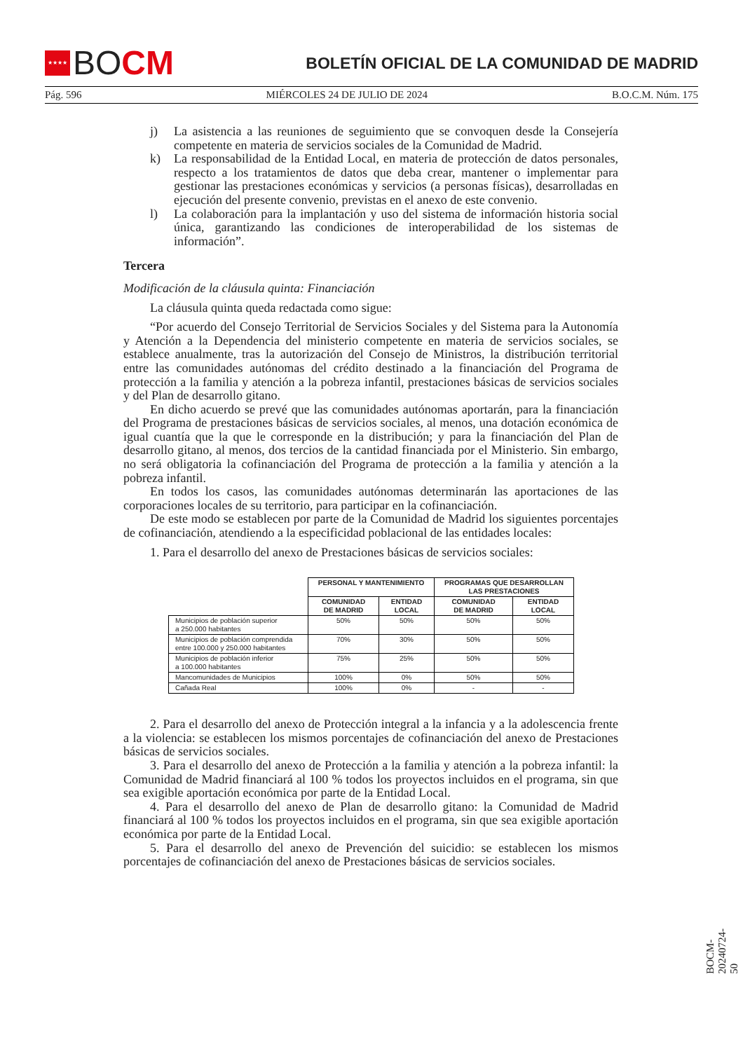★★★★
BO CM
BOLETÍN OFICIAL DE LA COMUNIDAD DE MADRID
Pág. 596 MIÉRCOLES 24 DE JULIO DE 2024 B.O.C.M. Núm. 175
j) La asistencia a las reuniones de seguimiento que se convoquen desde la Consejería competente en materia de servicios sociales de la Comunidad de Madrid.
k) La responsabilidad de la Entidad Local, en materia de protección de datos personales, respecto a los tratamientos de datos que deba crear, mantener o implementar para gestionar las prestaciones económicas y servicios (a personas físicas), desarrolladas en ejecución del presente convenio, previstas en el anexo de este convenio.
l) La colaboración para la implantación y uso del sistema de información historia social única, garantizando las condiciones de interoperabilidad de los sistemas de información”.
Tercera
Modificación de la cláusula quinta: Financiación
La cláusula quinta queda redactada como sigue:
“Por acuerdo del Consejo Territorial de Servicios Sociales y del Sistema para la Autonomía y Atención a la Dependencia del ministerio competente en materia de servicios sociales, se establece anualmente, tras la autorización del Consejo de Ministros, la distribución territorial entre las comunidades autónomas del crédito destinado a la financiación del Programa de protección a la familia y atención a la pobreza infantil, prestaciones básicas de servicios sociales y del Plan de desarrollo gitano.
En dicho acuerdo se prevé que las comunidades autónomas aportarán, para la financiación del Programa de prestaciones básicas de servicios sociales, al menos, una dotación económica de igual cuantía que la que le corresponde en la distribución; y para la financiación del Plan de desarrollo gitano, al menos, dos tercios de la cantidad financiada por el Ministerio. Sin embargo, no será obligatoria la cofinanciación del Programa de protección a la familia y atención a la pobreza infantil.
En todos los casos, las comunidades autónomas determinarán las aportaciones de las corporaciones locales de su territorio, para participar en la cofinanciación.
De este modo se establecen por parte de la Comunidad de Madrid los siguientes porcentajes de cofinanciación, atendiendo a la especificidad poblacional de las entidades locales:
1. Para el desarrollo del anexo de Prestaciones básicas de servicios sociales:
| | PERSONAL Y MANTENIMIENTO | | PROGRAMAS QUE DESARROLLAN LAS PRESTACIONES | |
| --- | --- | --- | --- | --- |
| | COMUNIDAD DE MADRID | ENTIDAD LOCAL | COMUNIDAD DE MADRID | ENTIDAD LOCAL |
| Municipios de población superior a 250.000 habitantes | 50% | 50% | 50% | 50% |
| Municipios de población comprendida entre 100.000 y 250.000 habitantes | 70% | 30% | 50% | 50% |
| Municipios de población inferior a 100.000 habitantes | 75% | 25% | 50% | 50% |
| Mancomunidades de Municipios | 100% | 0% | 50% | 50% |
| Cañada Real | 100% | 0% | - | - |
2. Para el desarrollo del anexo de Protección integral a la infancia y a la adolescencia frente a la violencia: se establecen los mismos porcentajes de cofinanciación del anexo de Prestaciones básicas de servicios sociales.
3. Para el desarrollo del anexo de Protección a la familia y atención a la pobreza infantil: la Comunidad de Madrid financiará al 100 % todos los proyectos incluidos en el programa, sin que sea exigible aportación económica por parte de la Entidad Local.
4. Para el desarrollo del anexo de Plan de desarrollo gitano: la Comunidad de Madrid financiará al 100 % todos los proyectos incluidos en el programa, sin que sea exigible aportación económica por parte de la Entidad Local.
5. Para el desarrollo del anexo de Prevención del suicidio: se establecen los mismos porcentajes de cofinanciación del anexo de Prestaciones básicas de servicios sociales.
BOCM-20240724-50